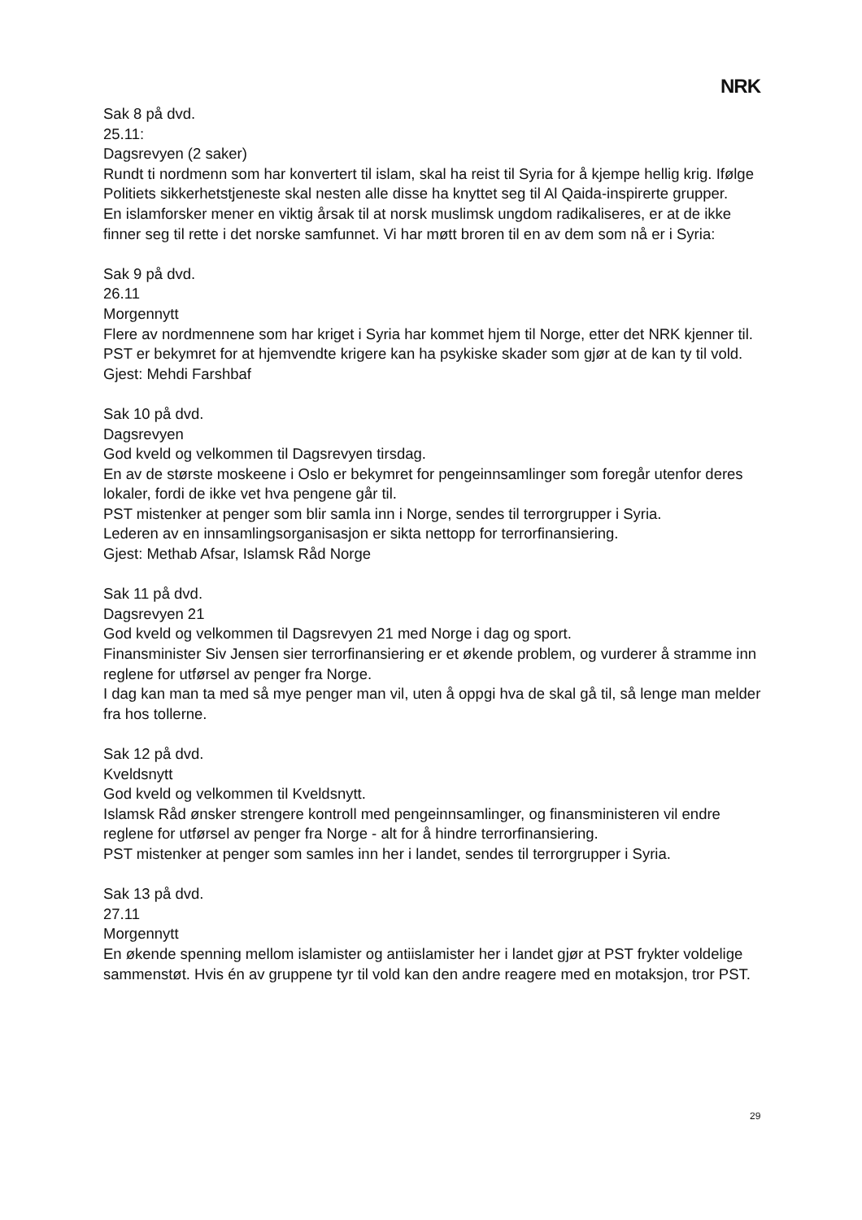NRK
Sak 8 på dvd.
25.11:
Dagsrevyen (2 saker)
Rundt ti nordmenn som har konvertert til islam, skal ha reist til Syria for å kjempe hellig krig. Ifølge Politiets sikkerhetstjeneste skal nesten alle disse ha knyttet seg til Al Qaida-inspirerte grupper.
En islamforsker mener en viktig årsak til at norsk muslimsk ungdom radikaliseres, er at de ikke finner seg til rette i det norske samfunnet. Vi har møtt broren til en av dem som nå er i Syria:
Sak 9 på dvd.
26.11
Morgennytt
Flere av nordmennene som har kriget i Syria har kommet hjem til Norge, etter det NRK kjenner til.
PST er bekymret for at hjemvendte krigere kan ha psykiske skader som gjør at de kan ty til vold.
Gjest: Mehdi Farshbaf
Sak 10 på dvd.
Dagsrevyen
God kveld og velkommen til Dagsrevyen tirsdag.
En av de største moskeene i Oslo er bekymret for pengeinnsamlinger som foregår utenfor deres lokaler, fordi de ikke vet hva pengene går til.
PST mistenker at penger som blir samla inn i Norge, sendes til terrorgrupper i Syria.
Lederen av en innsamlingsorganisasjon er sikta nettopp for terrorfinansiering.
Gjest: Methab Afsar, Islamsk Råd Norge
Sak 11 på dvd.
Dagsrevyen 21
God kveld og velkommen til Dagsrevyen 21 med Norge i dag og sport.
Finansminister Siv Jensen sier terrorfinansiering er et økende problem, og vurderer å stramme inn reglene for utførsel av penger fra Norge.
I dag kan man ta med så mye penger man vil, uten å oppgi hva de skal gå til, så lenge man melder fra hos tollerne.
Sak 12 på dvd.
Kveldsnytt
God kveld og velkommen til Kveldsnytt.
Islamsk Råd ønsker strengere kontroll med pengeinnsamlinger, og finansministeren vil endre reglene for utførsel av penger fra Norge - alt for å hindre terrorfinansiering.
PST mistenker at penger som samles inn her i landet, sendes til terrorgrupper i Syria.
Sak 13 på dvd.
27.11
Morgennytt
En økende spenning mellom islamister og antiislamister her i landet gjør at PST frykter voldelige sammenstøt. Hvis én av gruppene tyr til vold kan den andre reagere med en motaksjon, tror PST.
29